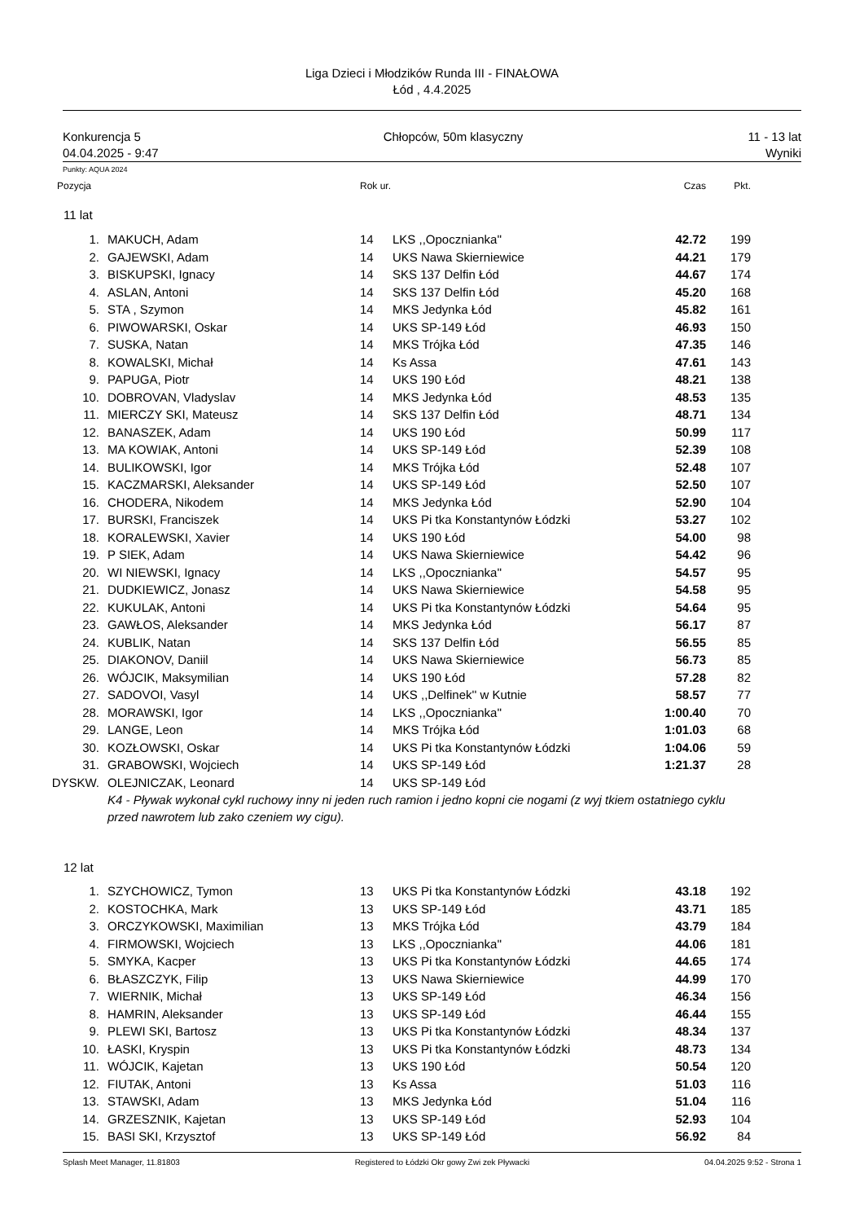Liga Dzieci i Młodzików Runda III - FINAŁOWA
Łód , 4.4.2025
Konkurencja 5
04.04.2025 - 9:47
Chłopców, 50m klasyczny 11 - 13 lat
Wyniki
Punkty: AQUA 2024
| Pozycja | | Rok ur. | | Czas | Pkt. |
| --- | --- | --- | --- | --- | --- |
| 11 lat | | | | | |
| 1. | MAKUCH, Adam | 14 | LKS ,,Opocznianka'' | 42.72 | 199 |
| 2. | GAJEWSKI, Adam | 14 | UKS Nawa Skierniewice | 44.21 | 179 |
| 3. | BISKUPSKI, Ignacy | 14 | SKS 137 Delfin Łód | 44.67 | 174 |
| 4. | ASLAN, Antoni | 14 | SKS 137 Delfin Łód | 45.20 | 168 |
| 5. | STA , Szymon | 14 | MKS Jedynka Łód | 45.82 | 161 |
| 6. | PIWOWARSKI, Oskar | 14 | UKS SP-149 Łód | 46.93 | 150 |
| 7. | SUSKA, Natan | 14 | MKS Trójka Łód | 47.35 | 146 |
| 8. | KOWALSKI, Michał | 14 | Ks Assa | 47.61 | 143 |
| 9. | PAPUGA, Piotr | 14 | UKS 190 Łód | 48.21 | 138 |
| 10. | DOBROVAN, Vladyslav | 14 | MKS Jedynka Łód | 48.53 | 135 |
| 11. | MIERCZY SKI, Mateusz | 14 | SKS 137 Delfin Łód | 48.71 | 134 |
| 12. | BANASZEK, Adam | 14 | UKS 190 Łód | 50.99 | 117 |
| 13. | MA KOWIAK, Antoni | 14 | UKS SP-149 Łód | 52.39 | 108 |
| 14. | BULIKOWSKI, Igor | 14 | MKS Trójka Łód | 52.48 | 107 |
| 15. | KACZMARSKI, Aleksander | 14 | UKS SP-149 Łód | 52.50 | 107 |
| 16. | CHODERA, Nikodem | 14 | MKS Jedynka Łód | 52.90 | 104 |
| 17. | BURSKI, Franciszek | 14 | UKS Pi tka Konstantynów Łódzki | 53.27 | 102 |
| 18. | KORALEWSKI, Xavier | 14 | UKS 190 Łód | 54.00 | 98 |
| 19. | P SIEK, Adam | 14 | UKS Nawa Skierniewice | 54.42 | 96 |
| 20. | WI NIEWSKI, Ignacy | 14 | LKS ,,Opocznianka'' | 54.57 | 95 |
| 21. | DUDKIEWICZ, Jonasz | 14 | UKS Nawa Skierniewice | 54.58 | 95 |
| 22. | KUKULAK, Antoni | 14 | UKS Pi tka Konstantynów Łódzki | 54.64 | 95 |
| 23. | GAWŁOS, Aleksander | 14 | MKS Jedynka Łód | 56.17 | 87 |
| 24. | KUBLIK, Natan | 14 | SKS 137 Delfin Łód | 56.55 | 85 |
| 25. | DIAKONOV, Daniil | 14 | UKS Nawa Skierniewice | 56.73 | 85 |
| 26. | WÓJCIK, Maksymilian | 14 | UKS 190 Łód | 57.28 | 82 |
| 27. | SADOVOI, Vasyl | 14 | UKS ,,Delfinek'' w Kutnie | 58.57 | 77 |
| 28. | MORAWSKI, Igor | 14 | LKS ,,Opocznianka'' | 1:00.40 | 70 |
| 29. | LANGE, Leon | 14 | MKS Trójka Łód | 1:01.03 | 68 |
| 30. | KOZŁOWSKI, Oskar | 14 | UKS Pi tka Konstantynów Łódzki | 1:04.06 | 59 |
| 31. | GRABOWSKI, Wojciech | 14 | UKS SP-149 Łód | 1:21.37 | 28 |
| DYSKW. | OLEJNICZAK, Leonard | 14 | UKS SP-149 Łód | | |
| | K4 - Pływak wykonał cykl ruchowy inny ni jeden ruch ramion i jedno kopni cie nogami (z wyj tkiem ostatniego cyklu przed nawrotem lub zako czeniem wy cigu). | | | | |
| 12 lat | | | | | |
| 1. | SZYCHOWICZ, Tymon | 13 | UKS Pi tka Konstantynów Łódzki | 43.18 | 192 |
| 2. | KOSTOCHKA, Mark | 13 | UKS SP-149 Łód | 43.71 | 185 |
| 3. | ORCZYKOWSKI, Maximilian | 13 | MKS Trójka Łód | 43.79 | 184 |
| 4. | FIRMOWSKI, Wojciech | 13 | LKS ,,Opocznianka'' | 44.06 | 181 |
| 5. | SMYKA, Kacper | 13 | UKS Pi tka Konstantynów Łódzki | 44.65 | 174 |
| 6. | BŁASZCZYK, Filip | 13 | UKS Nawa Skierniewice | 44.99 | 170 |
| 7. | WIERNIK, Michał | 13 | UKS SP-149 Łód | 46.34 | 156 |
| 8. | HAMRIN, Aleksander | 13 | UKS SP-149 Łód | 46.44 | 155 |
| 9. | PLEWI SKI, Bartosz | 13 | UKS Pi tka Konstantynów Łódzki | 48.34 | 137 |
| 10. | ŁASKI, Kryspin | 13 | UKS Pi tka Konstantynów Łódzki | 48.73 | 134 |
| 11. | WÓJCIK, Kajetan | 13 | UKS 190 Łód | 50.54 | 120 |
| 12. | FIUTAK, Antoni | 13 | Ks Assa | 51.03 | 116 |
| 13. | STAWSKI, Adam | 13 | MKS Jedynka Łód | 51.04 | 116 |
| 14. | GRZESZNIK, Kajetan | 13 | UKS SP-149 Łód | 52.93 | 104 |
| 15. | BASI SKI, Krzysztof | 13 | UKS SP-149 Łód | 56.92 | 84 |
Splash Meet Manager, 11.81803 Registered to Łódzki Okr gowy Zwi zek Pływacki 04.04.2025 9:52 - Strona 1